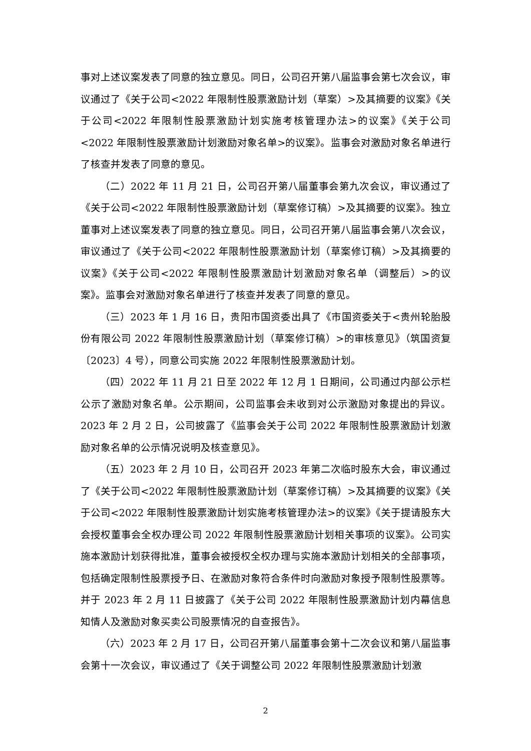事对上述议案发表了同意的独立意见。同日，公司召开第八届监事会第七次会议，审议通过了《关于公司<2022 年限制性股票激励计划（草案）>及其摘要的议案》《关于公司<2022 年限制性股票激励计划实施考核管理办法>的议案》《关于公司<2022 年限制性股票激励计划激励对象名单>的议案》。监事会对激励对象名单进行了核查并发表了同意的意见。
（二）2022 年 11 月 21 日，公司召开第八届董事会第九次会议，审议通过了《关于公司<2022 年限制性股票激励计划（草案修订稿）>及其摘要的议案》。独立董事对上述议案发表了同意的独立意见。同日，公司召开第八届监事会第八次会议，审议通过了《关于公司<2022 年限制性股票激励计划（草案修订稿）>及其摘要的议案》《关于公司<2022 年限制性股票激励计划激励对象名单（调整后）>的议案》。监事会对激励对象名单进行了核查并发表了同意的意见。
（三）2023 年 1 月 16 日，贵阳市国资委出具了《市国资委关于<贵州轮胎股份有限公司 2022 年限制性股票激励计划（草案修订稿）>的审核意见》（筑国资复〔2023〕4 号），同意公司实施 2022 年限制性股票激励计划。
（四）2022 年 11 月 21 日至 2022 年 12 月 1 日期间，公司通过内部公示栏公示了激励对象名单。公示期间，公司监事会未收到对公示激励对象提出的异议。2023 年 2 月 2 日，公司披露了《监事会关于公司 2022 年限制性股票激励计划激励对象名单的公示情况说明及核查意见》。
（五）2023 年 2 月 10 日，公司召开 2023 年第二次临时股东大会，审议通过了《关于公司<2022 年限制性股票激励计划（草案修订稿）>及其摘要的议案》《关于公司<2022 年限制性股票激励计划实施考核管理办法>的议案》《关于提请股东大会授权董事会全权办理公司 2022 年限制性股票激励计划相关事项的议案》。公司实施本激励计划获得批准，董事会被授权全权办理与实施本激励计划相关的全部事项，包括确定限制性股票授予日、在激励对象符合条件时向激励对象授予限制性股票等。并于 2023 年 2 月 11 日披露了《关于公司 2022 年限制性股票激励计划内幕信息知情人及激励对象买卖公司股票情况的自查报告》。
（六）2023 年 2 月 17 日，公司召开第八届董事会第十二次会议和第八届监事会第十一次会议，审议通过了《关于调整公司 2022 年限制性股票激励计划激
2